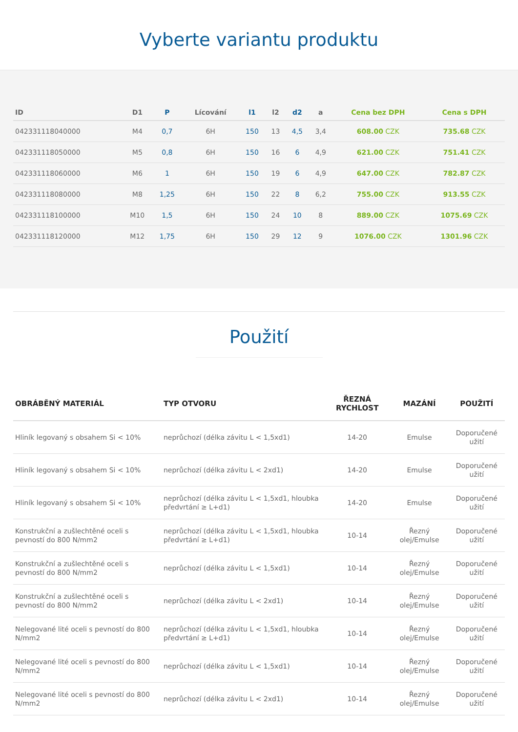Vyberte variantu produktu
| ID | D1 | P | Lícování | l1 | l2 | d2 | a | Cena bez DPH | Cena s DPH |
| --- | --- | --- | --- | --- | --- | --- | --- | --- | --- |
| 042331118040000 | M4 | 0,7 | 6H | 150 | 13 | 4,5 | 3,4 | 608.00 CZK | 735.68 CZK |
| 042331118050000 | M5 | 0,8 | 6H | 150 | 16 | 6 | 4,9 | 621.00 CZK | 751.41 CZK |
| 042331118060000 | M6 | 1 | 6H | 150 | 19 | 6 | 4,9 | 647.00 CZK | 782.87 CZK |
| 042331118080000 | M8 | 1,25 | 6H | 150 | 22 | 8 | 6,2 | 755.00 CZK | 913.55 CZK |
| 042331118100000 | M10 | 1,5 | 6H | 150 | 24 | 10 | 8 | 889.00 CZK | 1075.69 CZK |
| 042331118120000 | M12 | 1,75 | 6H | 150 | 29 | 12 | 9 | 1076.00 CZK | 1301.96 CZK |
Použití
| OBRÁBĚNÝ MATERIÁL | TYP OTVORU | ŘEZNÁ RYCHLOST | MAZÁNÍ | POUŽITÍ |
| --- | --- | --- | --- | --- |
| Hliník legovaný s obsahem Si < 10% | neprůchozí (délka závitu L < 1,5xd1) | 14-20 | Emulse | Doporučené užití |
| Hliník legovaný s obsahem Si < 10% | neprůchozí (délka závitu L < 2xd1) | 14-20 | Emulse | Doporučené užití |
| Hliník legovaný s obsahem Si < 10% | neprůchozí (délka závitu L < 1,5xd1, hloubka předvrtání ≥ L+d1) | 14-20 | Emulse | Doporučené užití |
| Konstrukční a zušlechtěné oceli s pevností do 800 N/mm2 | neprůchozí (délka závitu L < 1,5xd1, hloubka předvrtání ≥ L+d1) | 10-14 | Řezný olej/Emulse | Doporučené užití |
| Konstrukční a zušlechtěné oceli s pevností do 800 N/mm2 | neprůchozí (délka závitu L < 1,5xd1) | 10-14 | Řezný olej/Emulse | Doporučené užití |
| Konstrukční a zušlechtěné oceli s pevností do 800 N/mm2 | neprůchozí (délka závitu L < 2xd1) | 10-14 | Řezný olej/Emulse | Doporučené užití |
| Nelegované lité oceli s pevností do 800 N/mm2 | neprůchozí (délka závitu L < 1,5xd1, hloubka předvrtání ≥ L+d1) | 10-14 | Řezný olej/Emulse | Doporučené užití |
| Nelegované lité oceli s pevností do 800 N/mm2 | neprůchozí (délka závitu L < 1,5xd1) | 10-14 | Řezný olej/Emulse | Doporučené užití |
| Nelegované lité oceli s pevností do 800 N/mm2 | neprůchozí (délka závitu L < 2xd1) | 10-14 | Řezný olej/Emulse | Doporučené užití |